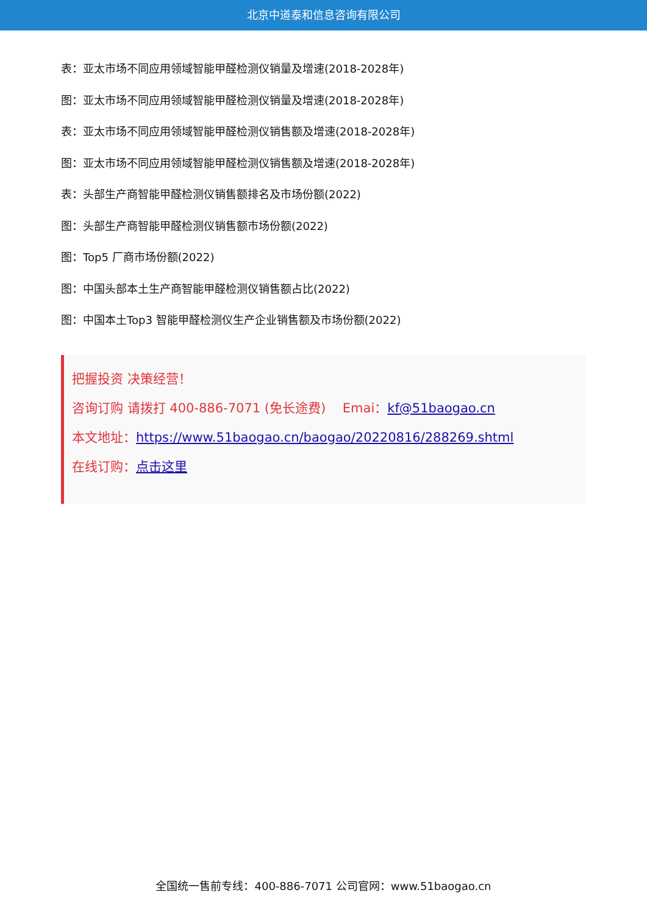北京中道泰和信息咨询有限公司
表：亚太市场不同应用领域智能甲醛检测仪销量及增速(2018-2028年)
图：亚太市场不同应用领域智能甲醛检测仪销量及增速(2018-2028年)
表：亚太市场不同应用领域智能甲醛检测仪销售额及增速(2018-2028年)
图：亚太市场不同应用领域智能甲醛检测仪销售额及增速(2018-2028年)
表：头部生产商智能甲醛检测仪销售额排名及市场份额(2022)
图：头部生产商智能甲醛检测仪销售额市场份额(2022)
图：Top5 厂商市场份额(2022)
图：中国头部本土生产商智能甲醛检测仪销售额占比(2022)
图：中国本土Top3 智能甲醛检测仪生产企业销售额及市场份额(2022)
把握投资 决策经营！
咨询订购 请拨打 400-886-7071 (免长途费)　 Emai：kf@51baogao.cn
本文地址：https://www.51baogao.cn/baogao/20220816/288269.shtml
在线订购：点击这里
全国统一售前专线：400-886-7071 公司官网：www.51baogao.cn